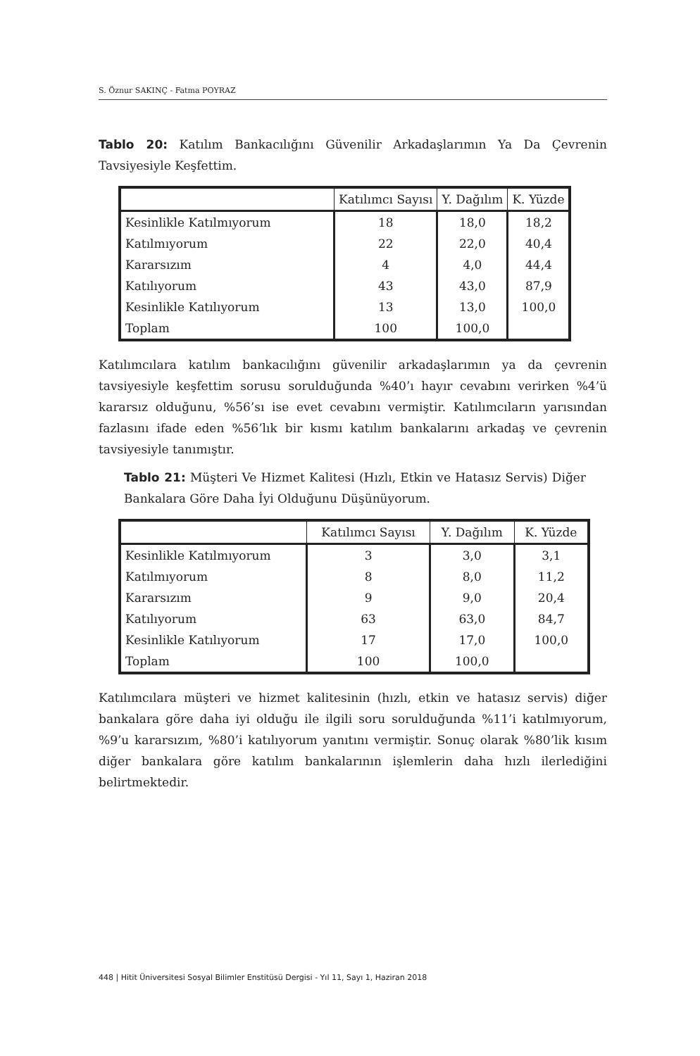S. Öznur SAKINÇ - Fatma POYRAZ
Tablo 20: Katılım Bankacılığını Güvenilir Arkadaşlarımın Ya Da Çevrenin Tavsiyesiyle Keşfettim.
| | Katılımcı Sayısı | Y. Dağılım | K. Yüzde |
| --- | --- | --- | --- |
| Kesinlikle Katılmıyorum | 18 | 18,0 | 18,2 |
| Katılmıyorum | 22 | 22,0 | 40,4 |
| Kararsızım | 4 | 4,0 | 44,4 |
| Katılıyorum | 43 | 43,0 | 87,9 |
| Kesinlikle Katılıyorum | 13 | 13,0 | 100,0 |
| Toplam | 100 | 100,0 | |
Katılımcılara katılım bankacılığını güvenilir arkadaşlarımın ya da çevrenin tavsiyesiyle keşfettim sorusu sorulduğunda %40’ı hayır cevabını verirken %4’ü kararsız olduğunu, %56’sı ise evet cevabını vermiştir. Katılımcıların yarısından fazlasını ifade eden %56’lık bir kısmı katılım bankalarını arkadaş ve çevrenin tavsiyesiyle tanımıştır.
Tablo 21: Müşteri Ve Hizmet Kalitesi (Hızlı, Etkin ve Hatasız Servis) Diğer Bankalara Göre Daha İyi Olduğunu Düşünüyorum.
| | Katılımcı Sayısı | Y. Dağılım | K. Yüzde |
| --- | --- | --- | --- |
| Kesinlikle Katılmıyorum | 3 | 3,0 | 3,1 |
| Katılmıyorum | 8 | 8,0 | 11,2 |
| Kararsızım | 9 | 9,0 | 20,4 |
| Katılıyorum | 63 | 63,0 | 84,7 |
| Kesinlikle Katılıyorum | 17 | 17,0 | 100,0 |
| Toplam | 100 | 100,0 | |
Katılımcılara müşteri ve hizmet kalitesinin (hızlı, etkin ve hatasız servis) diğer bankalara göre daha iyi olduğu ile ilgili soru sorulduğunda %11’i katılmıyorum, %9’u kararsızım, %80’i katılıyorum yanıtını vermiştir. Sonuç olarak %80’lik kısım diğer bankalara göre katılım bankalarının işlemlerin daha hızlı ilerlediğini belirtmektedir.
448 | Hitit Üniversitesi Sosyal Bilimler Enstitüsü Dergisi - Yıl 11, Sayı 1, Haziran 2018